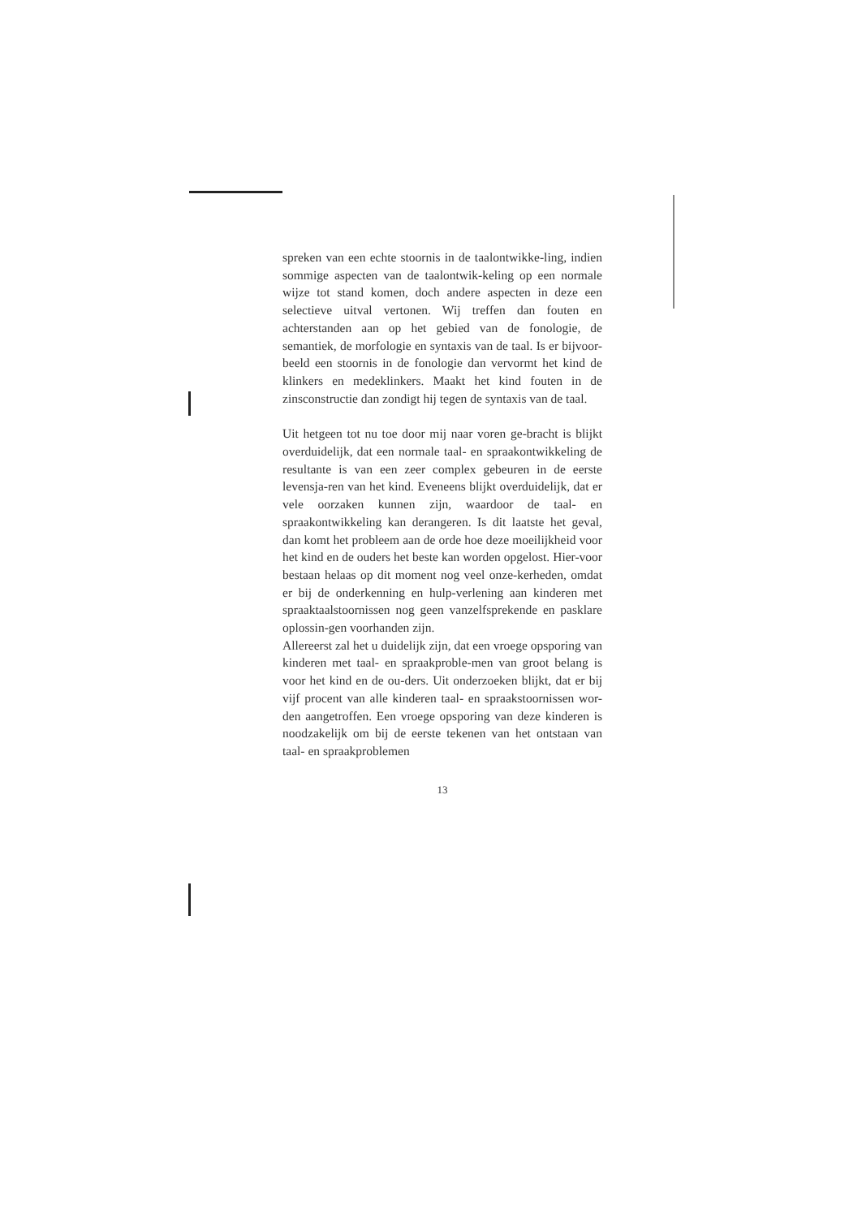spreken van een echte stoornis in de taalontwikke-ling, indien sommige aspecten van de taalontwik-keling op een normale wijze tot stand komen, doch andere aspecten in deze een selectieve uitval vertonen. Wij treffen dan fouten en achterstanden aan op het gebied van de fonologie, de semantiek, de morfologie en syntaxis van de taal. Is er bijvoor-beeld een stoornis in de fonologie dan vervormt het kind de klinkers en medeklinkers. Maakt het kind fouten in de zinsconstructie dan zondigt hij tegen de syntaxis van de taal.
Uit hetgeen tot nu toe door mij naar voren ge-bracht is blijkt overduidelijk, dat een normale taal- en spraakontwikkeling de resultante is van een zeer complex gebeuren in de eerste levensja-ren van het kind. Eveneens blijkt overduidelijk, dat er vele oorzaken kunnen zijn, waardoor de taal- en spraakontwikkeling kan derangeren. Is dit laatste het geval, dan komt het probleem aan de orde hoe deze moeilijkheid voor het kind en de ouders het beste kan worden opgelost. Hier-voor bestaan helaas op dit moment nog veel onze-kerheden, omdat er bij de onderkenning en hulp-verlening aan kinderen met spraaktaalstoornissen nog geen vanzelfsprekende en pasklare oplossin-gen voorhanden zijn.
Allereerst zal het u duidelijk zijn, dat een vroege opsporing van kinderen met taal- en spraakproble-men van groot belang is voor het kind en de ou-ders. Uit onderzoeken blijkt, dat er bij vijf procent van alle kinderen taal- en spraakstoornissen wor-den aangetroffen. Een vroege opsporing van deze kinderen is noodzakelijk om bij de eerste tekenen van het ontstaan van taal- en spraakproblemen
13